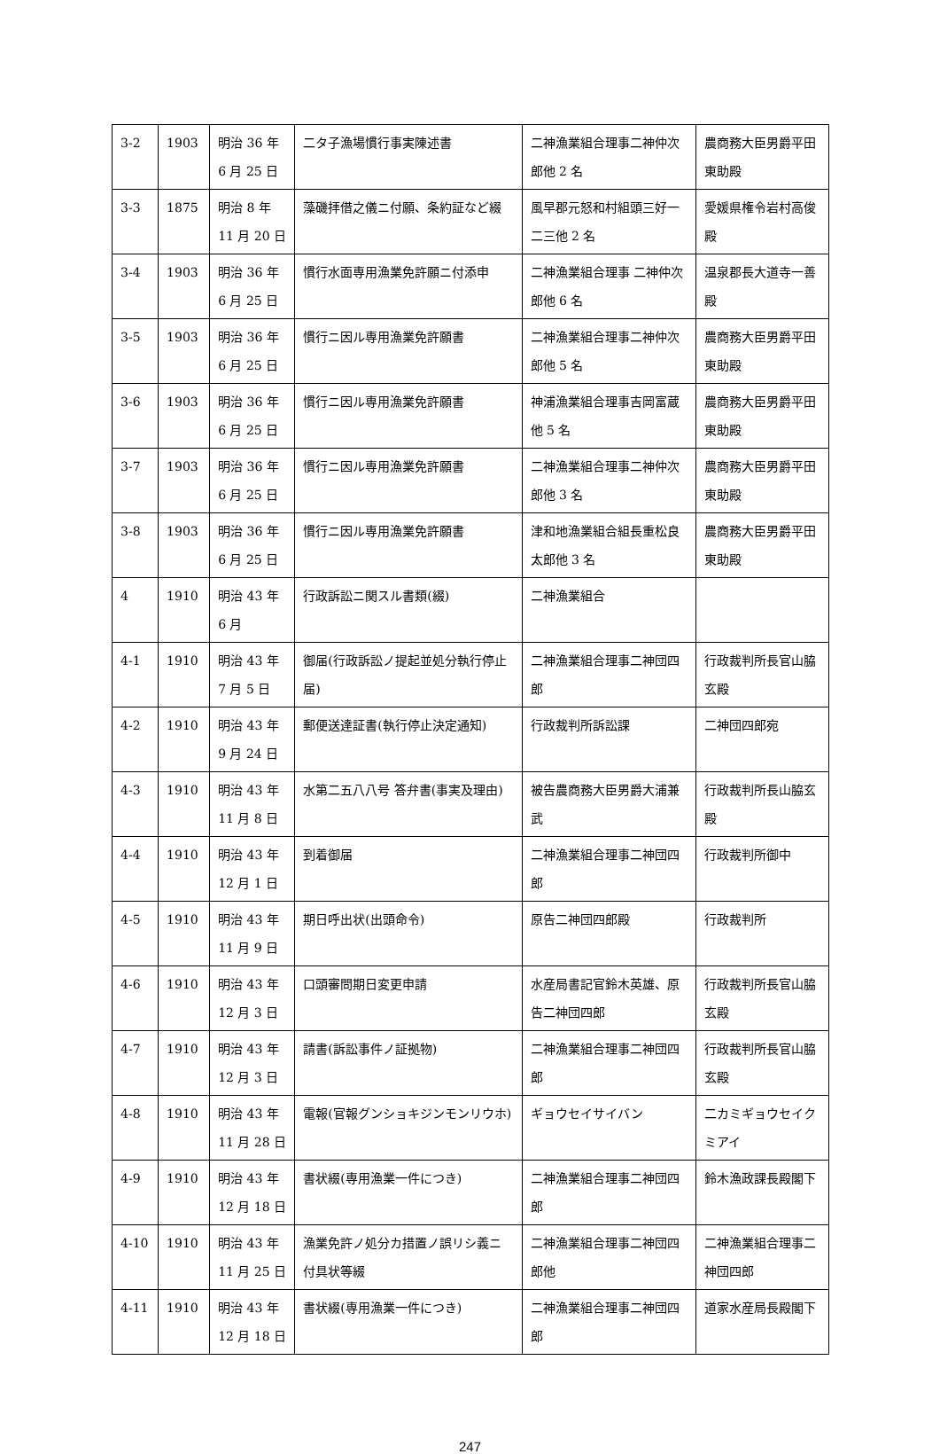| 3-2 | 1903 | 明治 36 年 6 月 25 日 | 二タ子漁場慣行事実陳述書 | 二神漁業組合理事二神仲次郎他 2 名 | 農商務大臣男爵平田東助殿 |
| 3-3 | 1875 | 明治 8 年 11 月 20 日 | 藻磯拝借之儀ニ付願、条約証など綴 | 風早郡元怒和村組頭三好一二三他 2 名 | 愛媛県権令岩村高俊殿 |
| 3-4 | 1903 | 明治 36 年 6 月 25 日 | 慣行水面専用漁業免許願ニ付添申 | 二神漁業組合理事 二神仲次郎他 6 名 | 温泉郡長大道寺一善殿 |
| 3-5 | 1903 | 明治 36 年 6 月 25 日 | 慣行ニ因ル専用漁業免許願書 | 二神漁業組合理事二神仲次郎他 5 名 | 農商務大臣男爵平田東助殿 |
| 3-6 | 1903 | 明治 36 年 6 月 25 日 | 慣行ニ因ル専用漁業免許願書 | 神浦漁業組合理事吉岡富蔵他 5 名 | 農商務大臣男爵平田東助殿 |
| 3-7 | 1903 | 明治 36 年 6 月 25 日 | 慣行ニ因ル専用漁業免許願書 | 二神漁業組合理事二神仲次郎他 3 名 | 農商務大臣男爵平田東助殿 |
| 3-8 | 1903 | 明治 36 年 6 月 25 日 | 慣行ニ因ル専用漁業免許願書 | 津和地漁業組合組長重松良太郎他 3 名 | 農商務大臣男爵平田東助殿 |
| 4 | 1910 | 明治 43 年 6 月 | 行政訴訟ニ関スル書類(綴) | 二神漁業組合 | |
| 4-1 | 1910 | 明治 43 年 7 月 5 日 | 御届(行政訴訟ノ提起並処分執行停止届) | 二神漁業組合理事二神団四郎 | 行政裁判所長官山脇玄殿 |
| 4-2 | 1910 | 明治 43 年 9 月 24 日 | 郵便送達証書(執行停止決定通知) | 行政裁判所訴訟課 | 二神団四郎宛 |
| 4-3 | 1910 | 明治 43 年 11 月 8 日 | 水第二五八八号 答弁書(事実及理由) | 被告農商務大臣男爵大浦兼武 | 行政裁判所長山脇玄殿 |
| 4-4 | 1910 | 明治 43 年 12 月 1 日 | 到着御届 | 二神漁業組合理事二神団四郎 | 行政裁判所御中 |
| 4-5 | 1910 | 明治 43 年 11 月 9 日 | 期日呼出状(出頭命令) | 原告二神団四郎殿 | 行政裁判所 |
| 4-6 | 1910 | 明治 43 年 12 月 3 日 | 口頭審問期日変更申請 | 水産局書記官鈴木英雄、原告二神団四郎 | 行政裁判所長官山脇玄殿 |
| 4-7 | 1910 | 明治 43 年 12 月 3 日 | 請書(訴訟事件ノ証拠物) | 二神漁業組合理事二神団四郎 | 行政裁判所長官山脇玄殿 |
| 4-8 | 1910 | 明治 43 年 11 月 28 日 | 電報(官報グンショキジンモンリウホ) | ギョウセイサイバン | 二カミギョウセイクミアイ |
| 4-9 | 1910 | 明治 43 年 12 月 18 日 | 書状綴(専用漁業一件につき) | 二神漁業組合理事二神団四郎 | 鈴木漁政課長殿閣下 |
| 4-10 | 1910 | 明治 43 年 11 月 25 日 | 漁業免許ノ処分カ措置ノ誤リシ義ニ付具状等綴 | 二神漁業組合理事二神団四郎他 | 二神漁業組合理事二神団四郎 |
| 4-11 | 1910 | 明治 43 年 12 月 18 日 | 書状綴(専用漁業一件につき) | 二神漁業組合理事二神団四郎 | 道家水産局長殿閣下 |
247